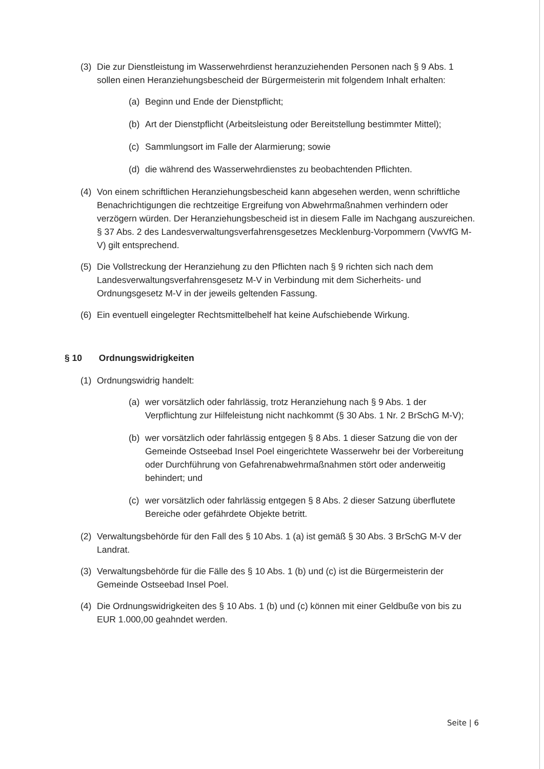(3) Die zur Dienstleistung im Wasserwehrdienst heranzuziehenden Personen nach § 9 Abs. 1 sollen einen Heranziehungsbescheid der Bürgermeisterin mit folgendem Inhalt erhalten:
(a) Beginn und Ende der Dienstpflicht;
(b) Art der Dienstpflicht (Arbeitsleistung oder Bereitstellung bestimmter Mittel);
(c) Sammlungsort im Falle der Alarmierung; sowie
(d) die während des Wasserwehrdienstes zu beobachtenden Pflichten.
(4) Von einem schriftlichen Heranziehungsbescheid kann abgesehen werden, wenn schriftliche Benachrichtigungen die rechtzeitige Ergreifung von Abwehrmaßnahmen verhindern oder verzögern würden. Der Heranziehungsbescheid ist in diesem Falle im Nachgang auszureichen. § 37 Abs. 2 des Landesverwaltungsverfahrensgesetzes Mecklenburg-Vorpommern (VwVfG M-V) gilt entsprechend.
(5) Die Vollstreckung der Heranziehung zu den Pflichten nach § 9 richten sich nach dem Landesverwaltungsverfahrensgesetz M-V in Verbindung mit dem Sicherheits- und Ordnungsgesetz M-V in der jeweils geltenden Fassung.
(6) Ein eventuell eingelegter Rechtsmittelbehelf hat keine Aufschiebende Wirkung.
§ 10 Ordnungswidrigkeiten
(1) Ordnungswidrig handelt:
(a) wer vorsätzlich oder fahrlässig, trotz Heranziehung nach § 9 Abs. 1 der Verpflichtung zur Hilfeleistung nicht nachkommt (§ 30 Abs. 1 Nr. 2 BrSchG M-V);
(b) wer vorsätzlich oder fahrlässig entgegen § 8 Abs. 1 dieser Satzung die von der Gemeinde Ostseebad Insel Poel eingerichtete Wasserwehr bei der Vorbereitung oder Durchführung von Gefahrenabwehrmaßnahmen stört oder anderweitig behindert; und
(c) wer vorsätzlich oder fahrlässig entgegen § 8 Abs. 2 dieser Satzung überflutete Bereiche oder gefährdete Objekte betritt.
(2) Verwaltungsbehörde für den Fall des § 10 Abs. 1 (a) ist gemäß § 30 Abs. 3 BrSchG M-V der Landrat.
(3) Verwaltungsbehörde für die Fälle des § 10 Abs. 1 (b) und (c) ist die Bürgermeisterin der Gemeinde Ostseebad Insel Poel.
(4) Die Ordnungswidrigkeiten des § 10 Abs. 1 (b) und (c) können mit einer Geldbuße von bis zu EUR 1.000,00 geahndet werden.
Seite | 6